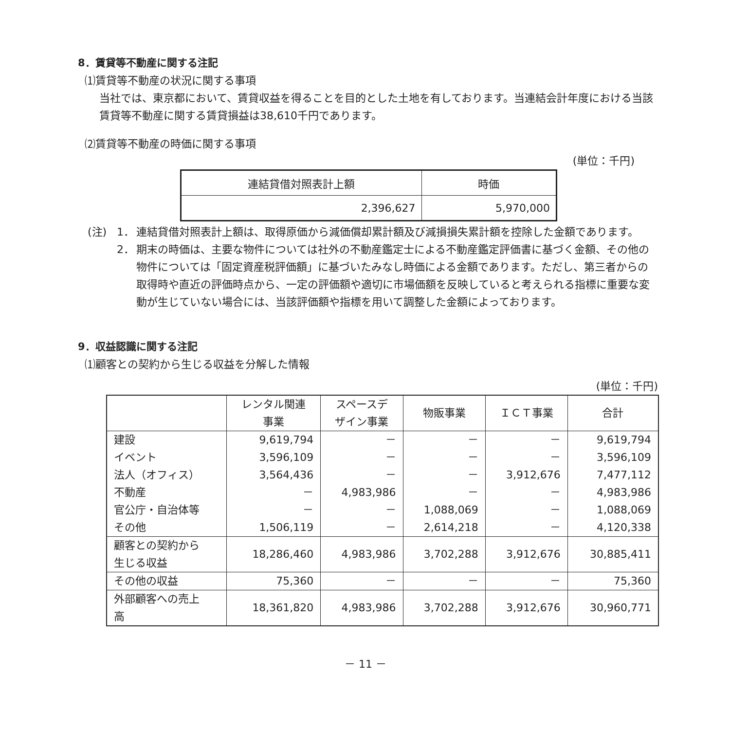8．賃貸等不動産に関する注記
⑴賃貸等不動産の状況に関する事項
当社では、東京都において、賃貸収益を得ることを目的とした土地を有しております。当連結会計年度における当該賃貸等不動産に関する賃貸損益は38,610千円であります。
⑵賃貸等不動産の時価に関する事項
(単位：千円)
| 連結貸借対照表計上額 | 時価 |
| --- | --- |
| 2,396,627 | 5,970,000 |
(注) 1． 連結貸借対照表計上額は、取得原価から減価償却累計額及び減損損失累計額を控除した金額であります。
2． 期末の時価は、主要な物件については社外の不動産鑑定士による不動産鑑定評価書に基づく金額、その他の物件については「固定資産税評価額」に基づいたみなし時価による金額であります。ただし、第三者からの取得時や直近の評価時点から、一定の評価額や適切に市場価額を反映していると考えられる指標に重要な変動が生じていない場合には、当該評価額や指標を用いて調整した金額によっております。
9．収益認識に関する注記
⑴顧客との契約から生じる収益を分解した情報
(単位：千円)
| | レンタル関連 事業 | スペースデ ザイン事業 | 物販事業 | ＩＣＴ事業 | 合計 |
| --- | --- | --- | --- | --- | --- |
| 建設 | 9,619,794 | － | － | － | 9,619,794 |
| イベント | 3,596,109 | － | － | － | 3,596,109 |
| 法人（オフィス） | 3,564,436 | － | － | 3,912,676 | 7,477,112 |
| 不動産 | － | 4,983,986 | － | － | 4,983,986 |
| 官公庁・自治体等 | － | － | 1,088,069 | － | 1,088,069 |
| その他 | 1,506,119 | － | 2,614,218 | － | 4,120,338 |
| 顧客との契約から 生じる収益 | 18,286,460 | 4,983,986 | 3,702,288 | 3,912,676 | 30,885,411 |
| その他の収益 | 75,360 | － | － | － | 75,360 |
| 外部顧客への売上 高 | 18,361,820 | 4,983,986 | 3,702,288 | 3,912,676 | 30,960,771 |
－ 11 －